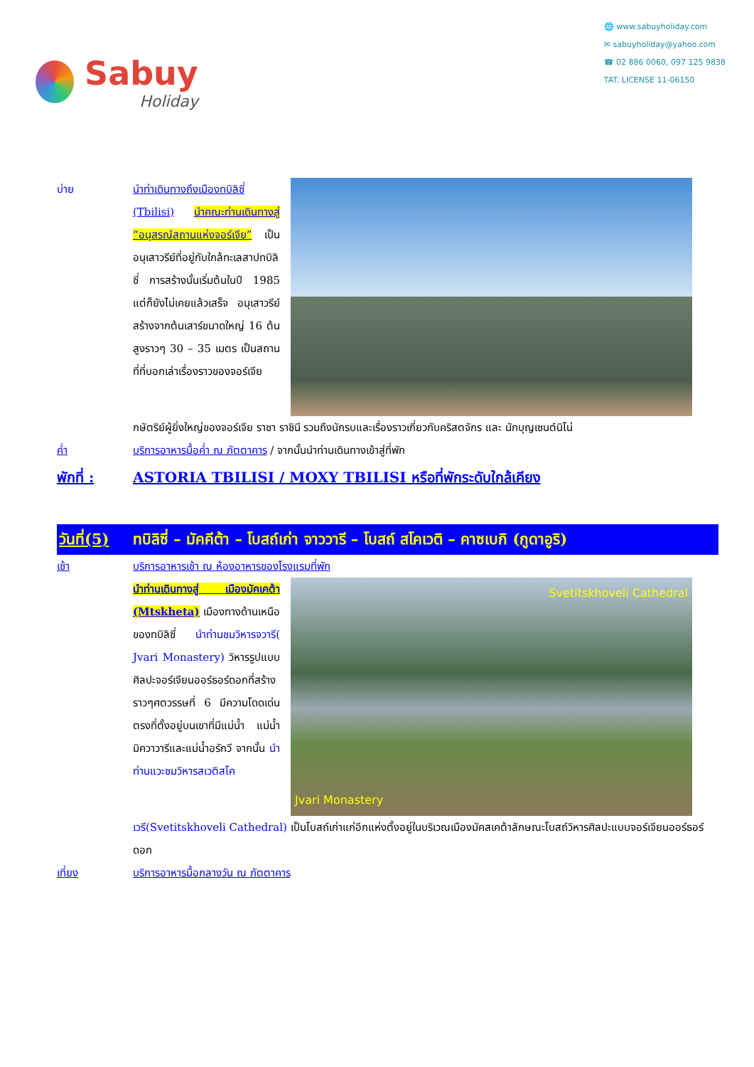Sabuy
Holiday
🌐 www.sabuyholiday.com
✉ sabuyholiday@yahoo.com
☎ 02 886 0060, 097 125 9838
TAT. LICENSE 11-06150
บ่าย นำท่าเดินทางถึงเมืองทบิลิซี่ (Tbilisi) นำคณะท่านเดินทางสู่ “อนุสรณ์สถานแห่งจอร์เจีย” เป็นอนุเสาวรีย์ที่อยู่กับใกล้ทะเลสาปทบิลิซี่ การสร้างนั้นเริ่มต้นในปี 1985 แต่ก็ยังไม่เคยแล้วเสร็จ อนุเสาวรีย์สร้างจากต้นเสาร์ขนาดใหญ่ 16 ต้นสูงราวๆ 30 – 35 เมตร เป็นสถานที่ที่บอกเล่าเรื่องราวของจอร์เจีย
กษัตริย์ผู้ยิ่งใหญ่ของจอร์เจีย ราชา ราชินี รวมถึงนักรบและเรื่องราวเกี่ยวกับคริสตจักร และ นักบุญเซนต์นิโน่
ค่ำ บริการอาหารมื้อค่ำ ณ ภัตตาคาร / จากนั้นนำท่านเดินทางเข้าสู่ที่พัก
พักที่ : ASTORIA TBILISI / MOXY TBILISI หรือที่พักระดับใกล้เคียง
วันที่(5)
ทบิลิซี่ – มัคคีต้า – โบสถ์เก่า จาววารี – โบสถ์ สโคเวติ – คาซเบกิ (กูดาอูริ)
เช้า บริการอาหารเช้า ณ ห้องอาหารของโรงแรมที่พัก
นำท่านเดินทางสู่ เมืองมัคเคต้า (Mtskheta) เมืองทางด้านเหนือของทบิลิซี่ นำท่านชมวิหารจวารี( Jvari Monastery) วิหารรูปแบบศิลปะจอร์เจียนออร์ธอร์ดอกที่สร้างราวๆศตวรรษที่ 6 มีความโดดเด่นตรงที่ตั้งอยู่บนเขาที่มีแม่น้ำ แม่น้ำมิควาวารีและแม่น้ำอรักวี จากนั้น นำท่านแวะชมวิหารสเวติสโค
Svetitskhoveli Cathedral
Jvari Monastery
เวรี(Svetitskhoveli Cathedral) เป็นโบสถ์เก่าแก่อีกแห่งตั้งอยู่ในบริเวณเมืองมัคสเคต้าลักษณะโบสถ์วิหารศิลปะแบบจอร์เจียนออร์ธอร์ดอก
เที่ยง บริการอาหารมื้อกลางวัน ณ ภัตตาคาร